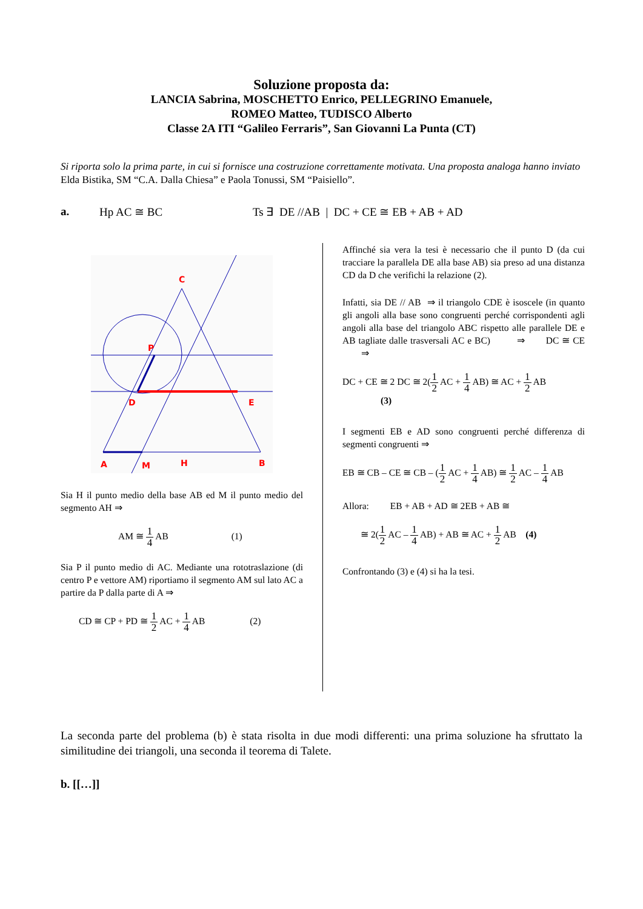Soluzione proposta da:
LANCIA Sabrina, MOSCHETTO Enrico, PELLEGRINO Emanuele,
ROMEO Matteo, TUDISCO Alberto
Classe 2A ITI “Galileo Ferraris”, San Giovanni La Punta (CT)
Si riporta solo la prima parte, in cui si fornisce una costruzione correttamente motivata. Una proposta analoga hanno inviato Elda Bistika, SM “C.A. Dalla Chiesa” e Paola Tonussi, SM “Paisiello”.
a. Hp AC ≅ BC Ts ∃ DE //AB | DC + CE ≅ EB + AB + AD
C
P
D
E
A
M
H
B
Sia H il punto medio della base AB ed M il punto medio del segmento AH ⇒
AM ≅ 1 4 AB (1)
Sia P il punto medio di AC. Mediante una rototraslazione (di centro P e vettore AM) riportiamo il segmento AM sul lato AC a partire da P dalla parte di A ⇒
CD ≅ CP + PD ≅ 1 2 AC + 1 4 AB (2)
Affinché sia vera la tesi è necessario che il punto D (da cui tracciare la parallela DE alla base AB) sia preso ad una distanza CD da D che verifichi la relazione (2).
Infatti, sia DE // AB ⇒ il triangolo CDE è isoscele (in quanto gli angoli alla base sono congruenti perché corrispondenti agli angoli alla base del triangolo ABC rispetto alle parallele DE e AB tagliate dalle trasversali AC e BC) ⇒ DC ≅ CE ⇒
DC + CE ≅ 2 DC ≅ 2(1 2 AC + 1 4 AB) ≅ AC + 1 2 AB
(3)
I segmenti EB e AD sono congruenti perché differenza di segmenti congruenti ⇒
EB ≅ CB – CE ≅ CB – (1 2 AC + 1 4 AB) ≅ 1 2 AC – 1 4 AB
Allora: EB + AB + AD ≅ 2EB + AB ≅
≅ 2(1 2 AC – 1 4 AB) + AB ≅ AC + 1 2 AB (4)
Confrontando (3) e (4) si ha la tesi.
La seconda parte del problema (b) è stata risolta in due modi differenti: una prima soluzione ha sfruttato la similitudine dei triangoli, una seconda il teorema di Talete.
b. [[…]]